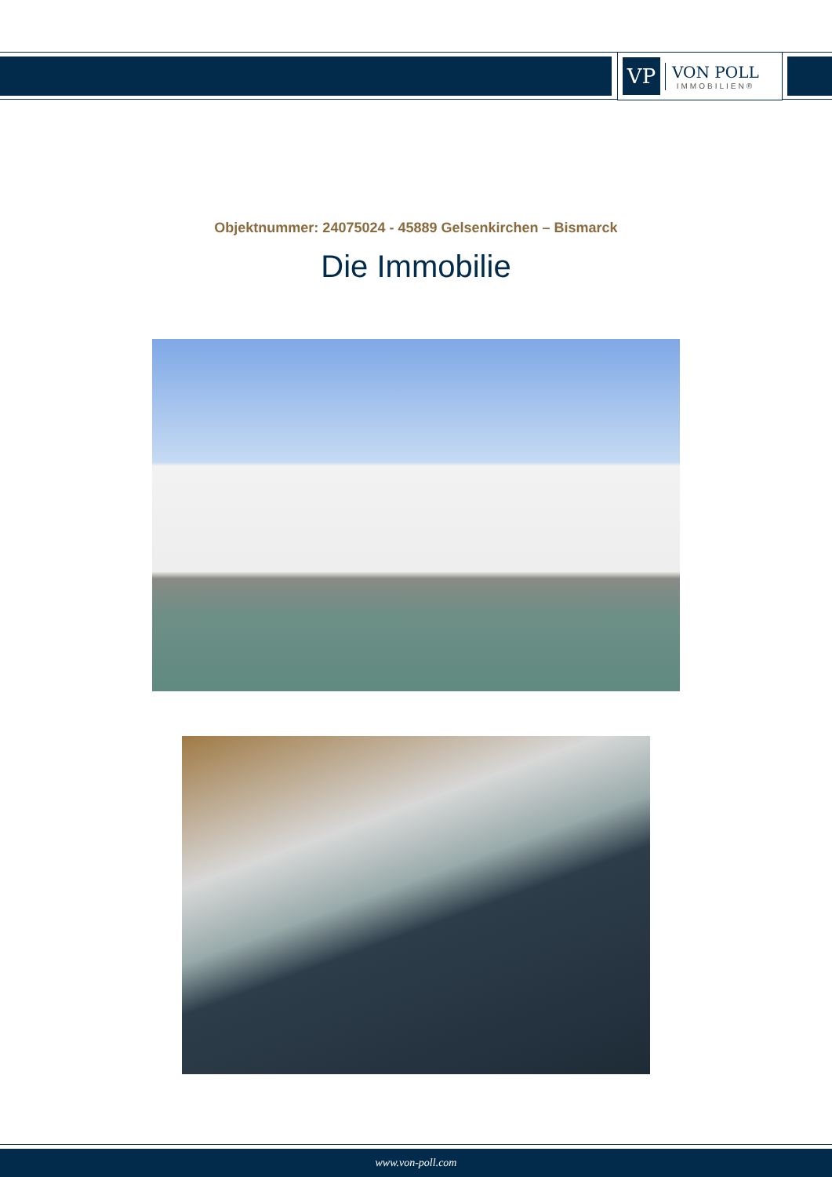VP
VON POLL
IMMOBILIEN®
Objektnummer: 24075024 - 45889 Gelsenkirchen – Bismarck
Die Immobilie
www.von-poll.com